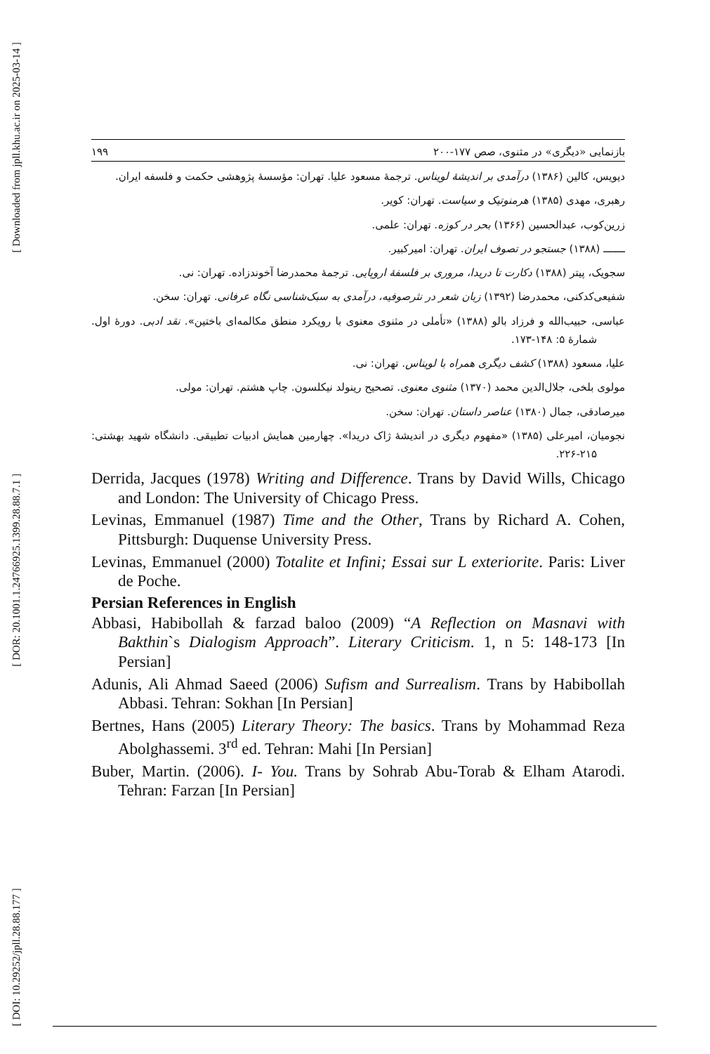[ Downloaded from jpll.khu.ac.ir on 2025-03-14 ]
[ DOR: 20.1001.1.24766925.1399.28.88.7.1 ]
[ DOI: 10.29252/jpll.28.88.177 ]
۱۹۹ بازنمایی «دیگری» در مثنوی، صص ۱۷۷-۲۰۰
دیویس، کالین (۱۳۸۶) درآمدی بر اندیشهٔ لویناس. ترجمهٔ مسعود علیا. تهران: مؤسسهٔ پژوهشی حکمت و فلسفه ایران.
رهبری، مهدی (۱۳۸۵) هرمنوتیک و سیاست. تهران: کویر.
زرین‌کوب، عبدالحسین (۱۳۶۶) بحر در کوزه. تهران: علمی.
ـــــــ (۱۳۸۸) جستجو در تصوف ایران. تهران: امیرکبیر.
سجویک، پیتر (۱۳۸۸) دکارت تا دریدا، مروری بر فلسفهٔ اروپایی. ترجمهٔ محمدرضا آخوندزاده. تهران: نی.
شفیعی‌کدکنی، محمدرضا (۱۳۹۲) زبان شعر در نثرصوفیه، درآمدی به سبک‌شناسی نگاه عرفانی. تهران: سخن.
عباسی، حبیب‌الله و فرزاد بالو (۱۳۸۸) «تأملی در مثنوی معنوی با رویکرد منطق مکالمه‌ای باختین». نقد ادبی. دورهٔ اول. شمارهٔ ۵: ۱۴۸-۱۷۳.
علیا، مسعود (۱۳۸۸) کشف دیگری همراه با لویناس. تهران: نی.
مولوی بلخی، جلال‌الدین محمد (۱۳۷۰) مثنوی معنوی. تصحیح رینولد نیکلسون. چاپ هشتم. تهران: مولی.
میرصادقی، جمال (۱۳۸۰) عناصر داستان. تهران: سخن.
نجومیان، امیرعلی (۱۳۸۵) «مفهوم دیگری در اندیشهٔ ژاک دریدا». چهارمین همایش ادبیات تطبیقی. دانشگاه شهید بهشتی: ۲۱۵-۲۲۶.
Derrida, Jacques (1978) Writing and Difference. Trans by David Wills, Chicago and London: The University of Chicago Press.
Levinas, Emmanuel (1987) Time and the Other, Trans by Richard A. Cohen, Pittsburgh: Duquense University Press.
Levinas, Emmanuel (2000) Totalite et Infini; Essai sur L exteriorite. Paris: Liver de Poche.
Persian References in English
Abbasi, Habibollah & farzad baloo (2009) “A Reflection on Masnavi with Bakthin`s Dialogism Approach”. Literary Criticism. 1, n 5: 148-173 [In Persian]
Adunis, Ali Ahmad Saeed (2006) Sufism and Surrealism. Trans by Habibollah Abbasi. Tehran: Sokhan [In Persian]
Bertnes, Hans (2005) Literary Theory: The basics. Trans by Mohammad Reza Abolghassemi. 3<sup>rd</sup> ed. Tehran: Mahi [In Persian]
Buber, Martin. (2006). I- You. Trans by Sohrab Abu-Torab & Elham Atarodi. Tehran: Farzan [In Persian]